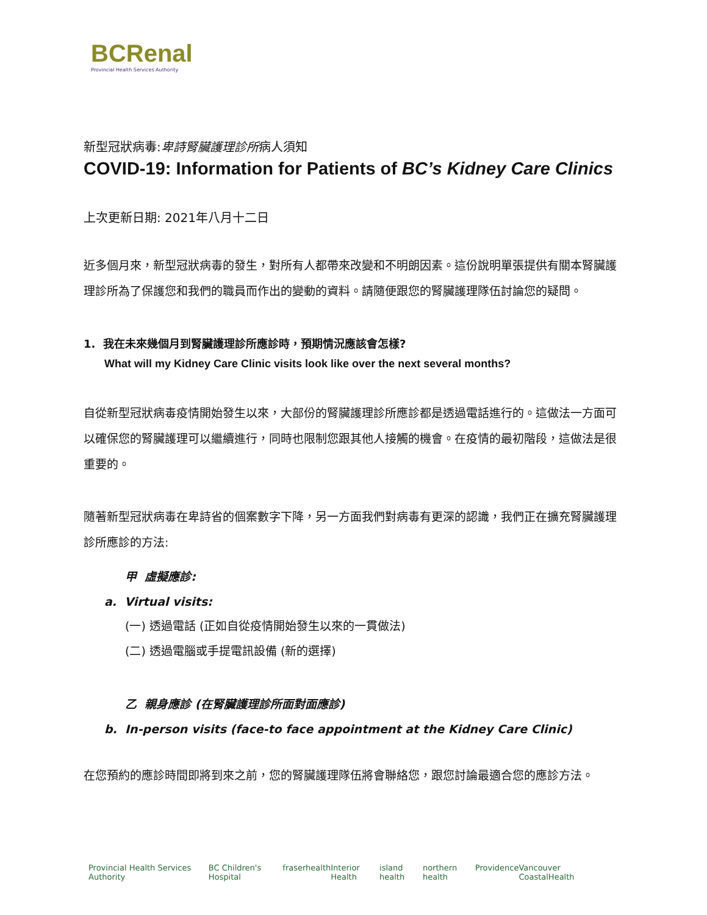BCRenal
Provincial Health Services Authority
新型冠狀病毒:卑詩腎臟護理診所病人須知
COVID-19: Information for Patients of BC’s Kidney Care Clinics
上次更新日期: 2021年八月十二日
近多個月來，新型冠狀病毒的發生，對所有人都帶來改變和不明朗因素。這份說明單張提供有關本腎臟護理診所為了保護您和我們的職員而作出的變動的資料。請隨便跟您的腎臟護理隊伍討論您的疑問。
1. 我在未來幾個月到腎臟護理診所應診時，預期情況應該會怎樣?
What will my Kidney Care Clinic visits look like over the next several months?
自從新型冠狀病毒疫情開始發生以來，大部份的腎臟護理診所應診都是透過電話進行的。這做法一方面可以確保您的腎臟護理可以繼續進行，同時也限制您跟其他人接觸的機會。在疫情的最初階段，這做法是很重要的。
隨著新型冠狀病毒在卑詩省的個案數字下降，另一方面我們對病毒有更深的認識，我們正在擴充腎臟護理診所應診的方法:
甲 虛擬應診:
a. Virtual visits:
(一) 透過電話 (正如自從疫情開始發生以來的一貫做法)
(二) 透過電腦或手提電訊設備 (新的選擇)
乙 親身應診 (在腎臟護理診所面對面應診)
b. In-person visits (face-to face appointment at the Kidney Care Clinic)
在您預約的應診時間即將到來之前，您的腎臟護理隊伍將會聯絡您，跟您討論最適合您的應診方法。
Provincial Health Services Authority BC Children's Hospital fraserhealth Interior Health island health northern health Providence Vancouver CoastalHealth